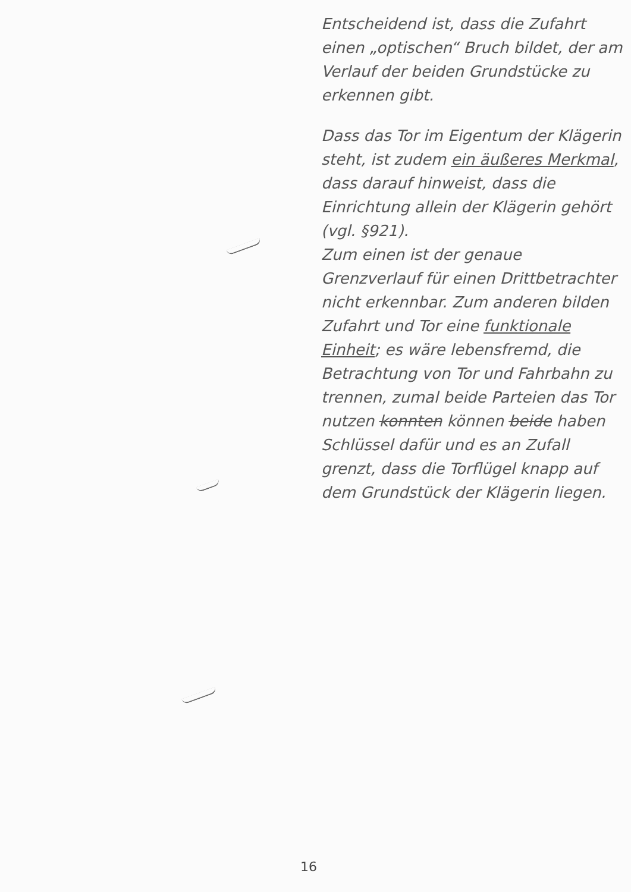Entscheidend ist, dass die Zufahrt einen „optischen“ Bruch bildet, der am Verlauf der beiden Grundstücke zu erkennen gibt.
Dass das Tor im Eigentum der Klägerin steht, ist zudem ein äußeres Merkmal, dass darauf hinweist, dass die Einrichtung allein der Klägerin gehört (vgl. §921).
Zum einen ist der genaue Grenzverlauf für einen Drittbetrachter nicht erkennbar. Zum anderen bilden Zufahrt und Tor eine funktionale Einheit; es wäre lebensfremd, die Betrachtung von Tor und Fahrbahn zu trennen, zumal beide Parteien das Tor nutzen konnten können beide haben Schlüssel dafür und es an Zufall grenzt, dass die Torflügel knapp auf dem Grundstück der Klägerin liegen.
16